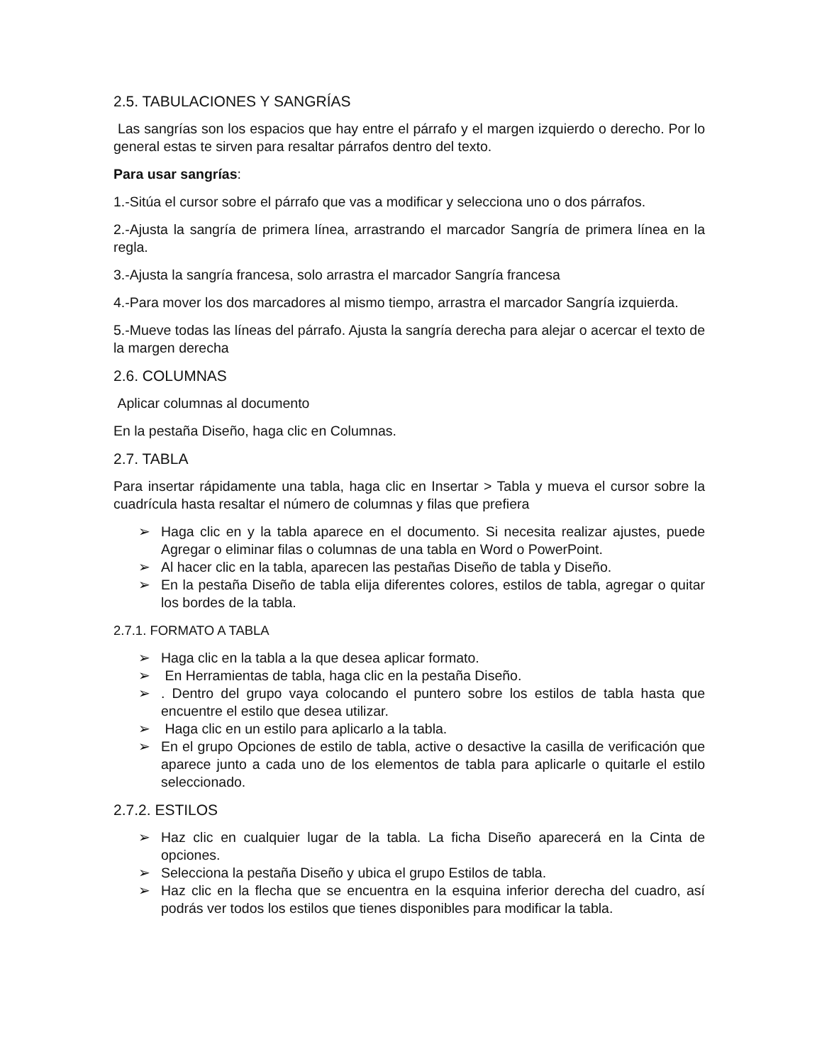2.5. TABULACIONES Y SANGRÍAS
Las sangrías son los espacios que hay entre el párrafo y el margen izquierdo o derecho. Por lo general estas te sirven para resaltar párrafos dentro del texto.
Para usar sangrías:
1.-Sitúa el cursor sobre el párrafo que vas a modificar y selecciona uno o dos párrafos.
2.-Ajusta la sangría de primera línea, arrastrando el marcador Sangría de primera línea en la regla.
3.-Ajusta la sangría francesa, solo arrastra el marcador Sangría francesa
4.-Para mover los dos marcadores al mismo tiempo, arrastra el marcador Sangría izquierda.
5.-Mueve todas las líneas del párrafo. Ajusta la sangría derecha para alejar o acercar el texto de la margen derecha
2.6. COLUMNAS
Aplicar columnas al documento
En la pestaña Diseño, haga clic en Columnas.
2.7. TABLA
Para insertar rápidamente una tabla, haga clic en Insertar > Tabla y mueva el cursor sobre la cuadrícula hasta resaltar el número de columnas y filas que prefiera
➢ Haga clic en y la tabla aparece en el documento. Si necesita realizar ajustes, puede Agregar o eliminar filas o columnas de una tabla en Word o PowerPoint.
➢ Al hacer clic en la tabla, aparecen las pestañas Diseño de tabla y Diseño.
➢ En la pestaña Diseño de tabla elija diferentes colores, estilos de tabla, agregar o quitar los bordes de la tabla.
2.7.1. FORMATO A TABLA
➢ Haga clic en la tabla a la que desea aplicar formato.
➢ En Herramientas de tabla, haga clic en la pestaña Diseño.
➢ . Dentro del grupo vaya colocando el puntero sobre los estilos de tabla hasta que encuentre el estilo que desea utilizar.
➢ Haga clic en un estilo para aplicarlo a la tabla.
➢ En el grupo Opciones de estilo de tabla, active o desactive la casilla de verificación que aparece junto a cada uno de los elementos de tabla para aplicarle o quitarle el estilo seleccionado.
2.7.2. ESTILOS
➢ Haz clic en cualquier lugar de la tabla. La ficha Diseño aparecerá en la Cinta de opciones.
➢ Selecciona la pestaña Diseño y ubica el grupo Estilos de tabla.
➢ Haz clic en la flecha que se encuentra en la esquina inferior derecha del cuadro, así podrás ver todos los estilos que tienes disponibles para modificar la tabla.